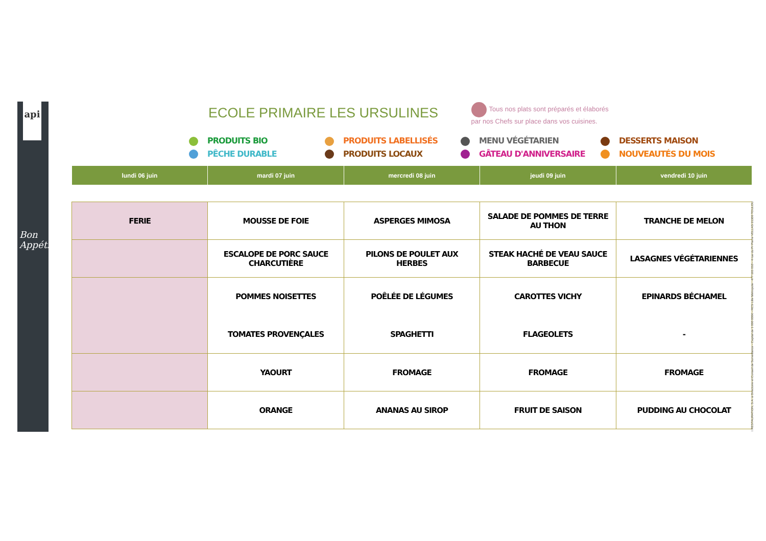api
Bon
Appétit
ECOLE PRIMAIRE LES URSULINES
Tous nos plats sont préparés et élaborés
par nos Chefs sur place dans vos cuisines.
PRODUITS BIO
PRODUITS LABELLISÉS
MENU VÉGÉTARIEN
DESSERTS MAISON
PÊCHE DURABLE
PRODUITS LOCAUX
GÂTEAU D'ANNIVERSAIRE
NOUVEAUTÉS DU MOIS
| lundi 06 juin | mardi 07 juin | mercredi 08 juin | jeudi 09 juin | vendredi 10 juin |
| --- | --- | --- | --- | --- |
| FERIE | MOUSSE DE FOIE | ASPERGES MIMOSA | SALADE DE POMMES DE TERRE AU THON | TRANCHE DE MELON |
| | ESCALOPE DE PORC SAUCE CHARCUTIÈRE | PILONS DE POULET AUX HERBES | STEAK HACHÉ DE VEAU SAUCE BARBECUE | LASAGNES VÉGÉTARIENNES |
| | POMMES NOISETTES | POÊLÉE DE LÉGUMES | CAROTTES VICHY | EPINARDS BÉCHAMEL |
| | TOMATES PROVENÇALES | SPAGHETTI | FLAGEOLETS | - |
| | YAOURT | FROMAGE | FROMAGE | FROMAGE |
| | ORANGE | ANANAS AU SIROP | FRUIT DE SAISON | PUDDING AU CHOCOLAT |
I RESTAURATION, S.A. à Directoire et Conseil de Surveillance - Capital de 1 000 000€ - RCS Lille Métropole : 477 181 010 - 4 rue du Pr Pierre VELLAS 31300 TOULOU